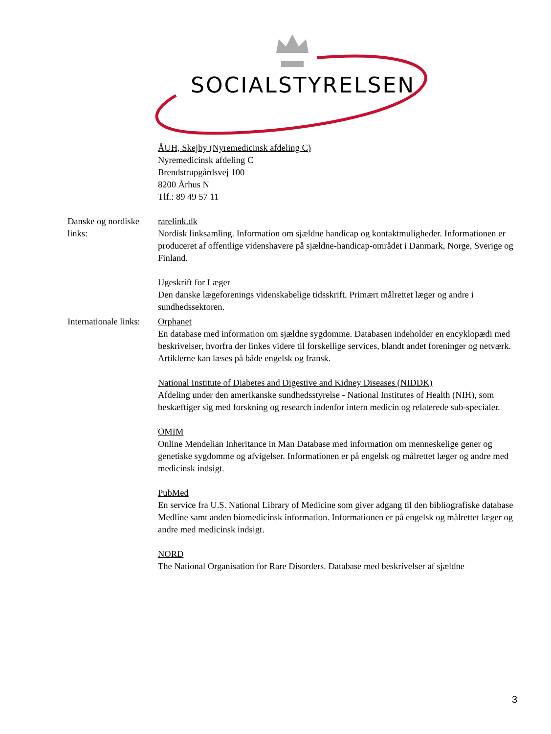SOCIALSTYRELSEN
| | ÅUH, Skejby (Nyremedicinsk afdeling C) Nyremedicinsk afdeling C Brendstrupgårdsvej 100 8200 Århus N Tlf.: 89 49 57 11 |
| Danske og nordiske links: | rarelink.dk Nordisk linksamling. Information om sjældne handicap og kontaktmuligheder. Informationen er produceret af offentlige videnshavere på sjældne-handicap-området i Danmark, Norge, Sverige og Finland. Ugeskrift for Læger Den danske lægeforenings videnskabelige tidsskrift. Primært målrettet læger og andre i sundhedssektoren. |
| Internationale links: | Orphanet En database med information om sjældne sygdomme. Databasen indeholder en encyklopædi med beskrivelser, hvorfra der linkes videre til forskellige services, blandt andet foreninger og netværk. Artiklerne kan læses på både engelsk og fransk. National Institute of Diabetes and Digestive and Kidney Diseases (NIDDK) Afdeling under den amerikanske sundhedsstyrelse - National Institutes of Health (NIH), som beskæftiger sig med forskning og research indenfor intern medicin og relaterede sub-specialer. OMIM Online Mendelian Inheritance in Man Database med information om menneskelige gener og genetiske sygdomme og afvigelser. Informationen er på engelsk og målrettet læger og andre med medicinsk indsigt. PubMed En service fra U.S. National Library of Medicine som giver adgang til den bibliografiske database Medline samt anden biomedicinsk information. Informationen er på engelsk og målrettet læger og andre med medicinsk indsigt. NORD The National Organisation for Rare Disorders. Database med beskrivelser af sjældne |
3